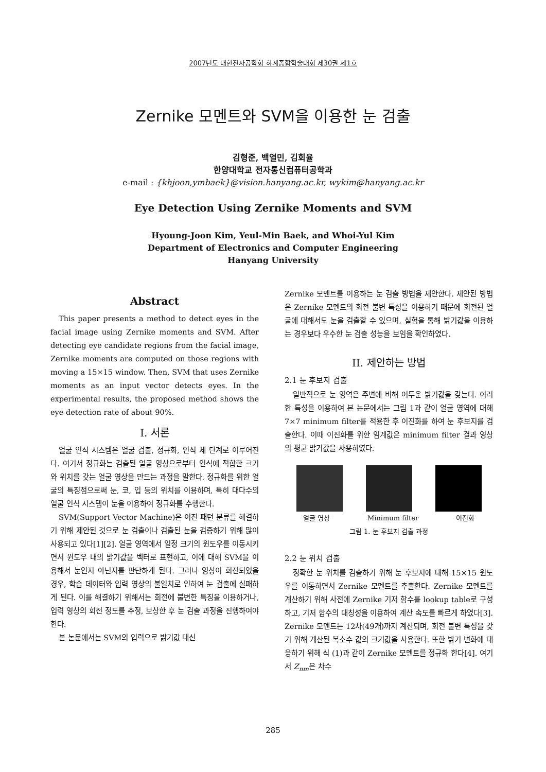2007년도 대한전자공학회 하계종합학술대회 제30권 제1호
Zernike 모멘트와 SVM을 이용한 눈 검출
김형준, 백열민, 김회율
한양대학교 전자통신컴퓨터공학과
e-mail : {khjoon,ymbaek}@vision.hanyang.ac.kr, wykim@hanyang.ac.kr
Eye Detection Using Zernike Moments and SVM
Hyoung-Joon Kim, Yeul-Min Baek, and Whoi-Yul Kim
Department of Electronics and Computer Engineering
Hanyang University
Abstract
This paper presents a method to detect eyes in the facial image using Zernike moments and SVM. After detecting eye candidate regions from the facial image, Zernike moments are computed on those regions with moving a 15×15 window. Then, SVM that uses Zernike moments as an input vector detects eyes. In the experimental results, the proposed method shows the eye detection rate of about 90%.
I. 서론
얼굴 인식 시스템은 얼굴 검출, 정규화, 인식 세 단계로 이루어진다. 여기서 정규화는 검출된 얼굴 영상으로부터 인식에 적합한 크기와 위치를 갖는 얼굴 영상을 만드는 과정을 말한다. 정규화를 위한 얼굴의 특징점으로써 눈, 코, 입 등의 위치를 이용하며, 특히 대다수의 얼굴 인식 시스템이 눈을 이용하여 정규화를 수행한다.
SVM(Support Vector Machine)은 이진 패턴 분류를 해결하기 위해 제안된 것으로 눈 검출이나 검출된 눈을 검증하기 위해 많이 사용되고 있다[1][2]. 얼굴 영역에서 일정 크기의 윈도우를 이동시키면서 윈도우 내의 밝기값을 벡터로 표현하고, 이에 대해 SVM을 이용해서 눈인지 아닌지를 판단하게 된다. 그러나 영상이 회전되었을 경우, 학습 데이터와 입력 영상의 불일치로 인하여 눈 검출에 실패하게 된다. 이를 해결하기 위해서는 회전에 불변한 특징을 이용하거나, 입력 영상의 회전 정도를 추정, 보상한 후 눈 검출 과정을 진행하여야 한다.
본 논문에서는 SVM의 입력으로 밝기값 대신
Zernike 모멘트를 이용하는 눈 검출 방법을 제안한다. 제안된 방법은 Zernike 모멘트의 회전 불변 특성을 이용하기 때문에 회전된 얼굴에 대해서도 눈을 검출할 수 있으며, 실험을 통해 밝기값을 이용하는 경우보다 우수한 눈 검출 성능을 보임을 확인하였다.
II. 제안하는 방법
2.1 눈 후보지 검출
일반적으로 눈 영역은 주변에 비해 어두운 밝기값을 갖는다. 이러한 특성을 이용하여 본 논문에서는 그림 1과 같이 얼굴 영역에 대해 7×7 minimum filter를 적용한 후 이진화를 하여 눈 후보지를 검출한다. 이때 이진화를 위한 임계값은 minimum filter 결과 영상의 평균 밝기값을 사용하였다.
얼굴 영상 Minimum filter 이진화
그림 1. 눈 후보지 검출 과정
2.2 눈 위치 검출
정확한 눈 위치를 검출하기 위해 눈 후보지에 대해 15×15 윈도우를 이동하면서 Zernike 모멘트를 추출한다. Zernike 모멘트를 계산하기 위해 사전에 Zernike 기저 함수를 lookup table로 구성하고, 기저 함수의 대칭성을 이용하여 계산 속도를 빠르게 하였다[3]. Zernike 모멘트는 12차(49개)까지 계산되며, 회전 불변 특성을 갖기 위해 계산된 복소수 값의 크기값을 사용한다. 또한 밝기 변화에 대응하기 위해 식 (1)과 같이 Zernike 모멘트를 정규화 한다[4]. 여기서 Z<sub>nm</sub>은 차수
285